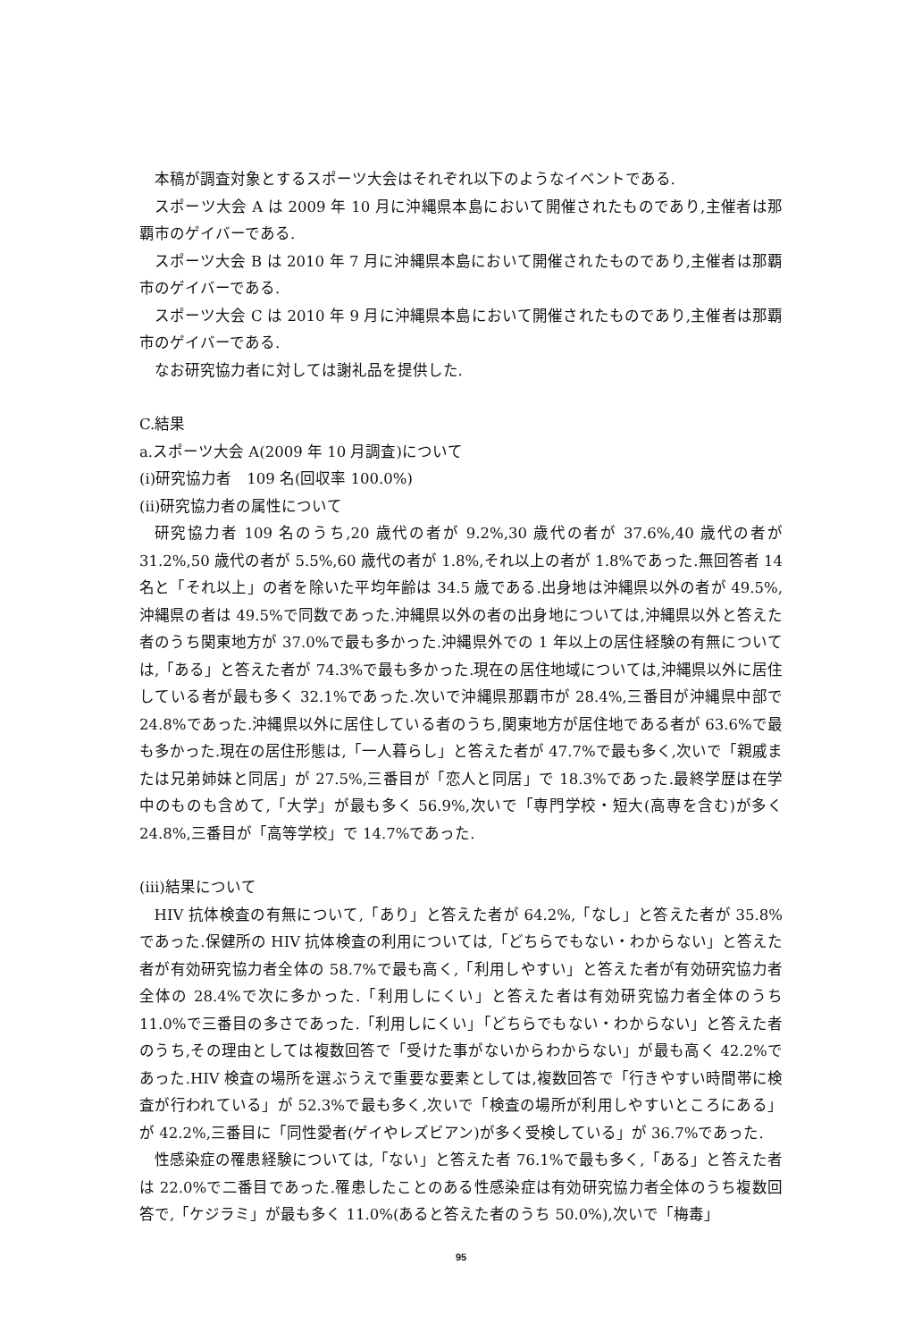本稿が調査対象とするスポーツ大会はそれぞれ以下のようなイベントである.
スポーツ大会 A は 2009 年 10 月に沖縄県本島において開催されたものであり,主催者は那覇市のゲイバーである.
スポーツ大会 B は 2010 年 7 月に沖縄県本島において開催されたものであり,主催者は那覇市のゲイバーである.
スポーツ大会 C は 2010 年 9 月に沖縄県本島において開催されたものであり,主催者は那覇市のゲイバーである.
なお研究協力者に対しては謝礼品を提供した.
C.結果
a.スポーツ大会 A(2009 年 10 月調査)について
(i)研究協力者　109 名(回収率 100.0%)
(ii)研究協力者の属性について
研究協力者 109 名のうち,20 歳代の者が 9.2%,30 歳代の者が 37.6%,40 歳代の者が 31.2%,50 歳代の者が 5.5%,60 歳代の者が 1.8%,それ以上の者が 1.8%であった.無回答者 14 名と「それ以上」の者を除いた平均年齢は 34.5 歳である.出身地は沖縄県以外の者が 49.5%,沖縄県の者は 49.5%で同数であった.沖縄県以外の者の出身地については,沖縄県以外と答えた者のうち関東地方が 37.0%で最も多かった.沖縄県外での 1 年以上の居住経験の有無については,「ある」と答えた者が 74.3%で最も多かった.現在の居住地域については,沖縄県以外に居住している者が最も多く 32.1%であった.次いで沖縄県那覇市が 28.4%,三番目が沖縄県中部で 24.8%であった.沖縄県以外に居住している者のうち,関東地方が居住地である者が 63.6%で最も多かった.現在の居住形態は,「一人暮らし」と答えた者が 47.7%で最も多く,次いで「親戚または兄弟姉妹と同居」が 27.5%,三番目が「恋人と同居」で 18.3%であった.最終学歴は在学中のものも含めて,「大学」が最も多く 56.9%,次いで「専門学校・短大(高専を含む)が多く 24.8%,三番目が「高等学校」で 14.7%であった.
(iii)結果について
HIV 抗体検査の有無について,「あり」と答えた者が 64.2%,「なし」と答えた者が 35.8%であった.保健所の HIV 抗体検査の利用については,「どちらでもない・わからない」と答えた者が有効研究協力者全体の 58.7%で最も高く,「利用しやすい」と答えた者が有効研究協力者全体の 28.4%で次に多かった.「利用しにくい」と答えた者は有効研究協力者全体のうち 11.0%で三番目の多さであった.「利用しにくい」「どちらでもない・わからない」と答えた者のうち,その理由としては複数回答で「受けた事がないからわからない」が最も高く 42.2%であった.HIV 検査の場所を選ぶうえで重要な要素としては,複数回答で「行きやすい時間帯に検査が行われている」が 52.3%で最も多く,次いで「検査の場所が利用しやすいところにある」が 42.2%,三番目に「同性愛者(ゲイやレズビアン)が多く受検している」が 36.7%であった.
性感染症の罹患経験については,「ない」と答えた者 76.1%で最も多く,「ある」と答えた者は 22.0%で二番目であった.罹患したことのある性感染症は有効研究協力者全体のうち複数回答で,「ケジラミ」が最も多く 11.0%(あると答えた者のうち 50.0%),次いで「梅毒」
95